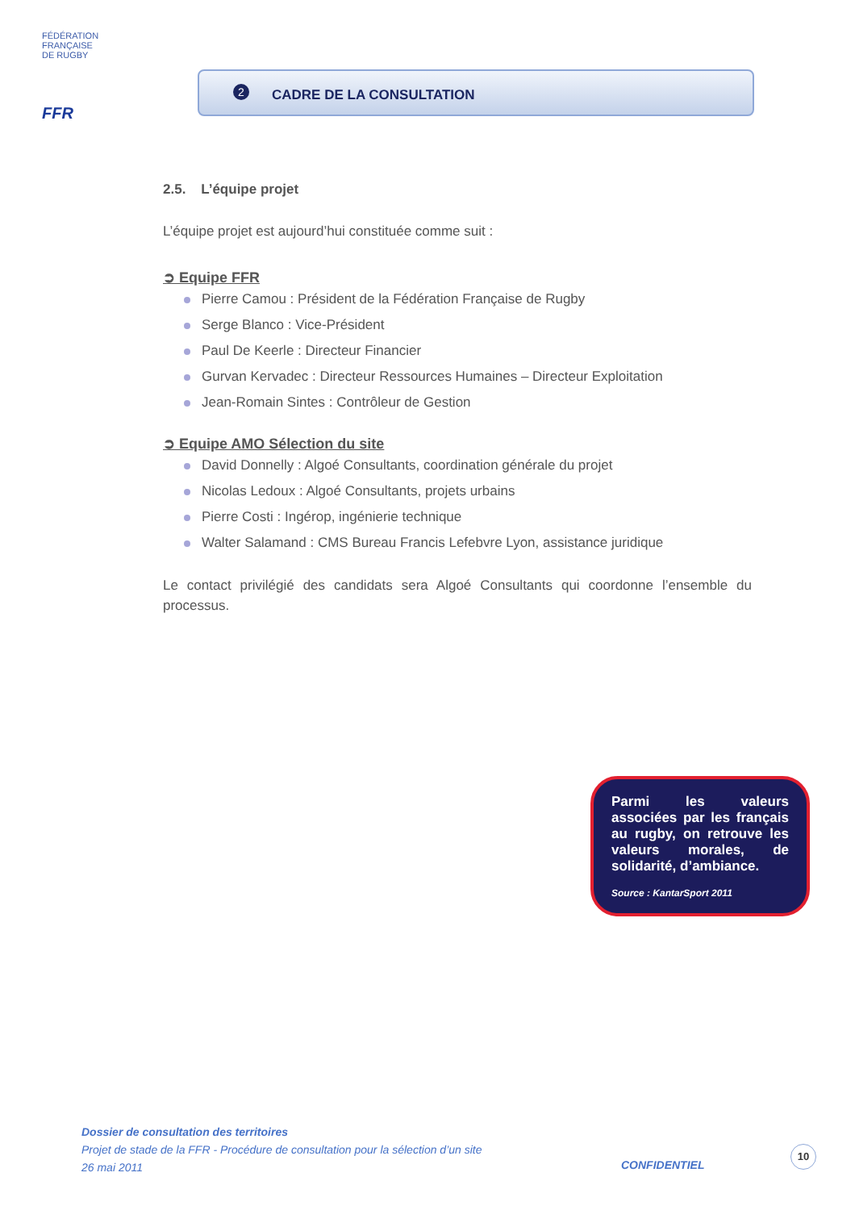FÉDÉRATION
FRANÇAISE
DE RUGBY
FFR
2 CADRE DE LA CONSULTATION
2.5. L’équipe projet
L’équipe projet est aujourd’hui constituée comme suit :
➲ Equipe FFR
Pierre Camou : Président de la Fédération Française de Rugby
Serge Blanco : Vice-Président
Paul De Keerle : Directeur Financier
Gurvan Kervadec : Directeur Ressources Humaines – Directeur Exploitation
Jean-Romain Sintes : Contrôleur de Gestion
➲ Equipe AMO Sélection du site
David Donnelly : Algoé Consultants, coordination générale du projet
Nicolas Ledoux : Algoé Consultants, projets urbains
Pierre Costi : Ingérop, ingénierie technique
Walter Salamand : CMS Bureau Francis Lefebvre Lyon, assistance juridique
Le contact privilégié des candidats sera Algoé Consultants qui coordonne l’ensemble du processus.
Parmi les valeurs associées par les français au rugby, on retrouve les valeurs morales, de solidarité, d’ambiance.
Source : KantarSport 2011
Dossier de consultation des territoires
Projet de stade de la FFR - Procédure de consultation pour la sélection d’un site
26 mai 2011
CONFIDENTIEL
10